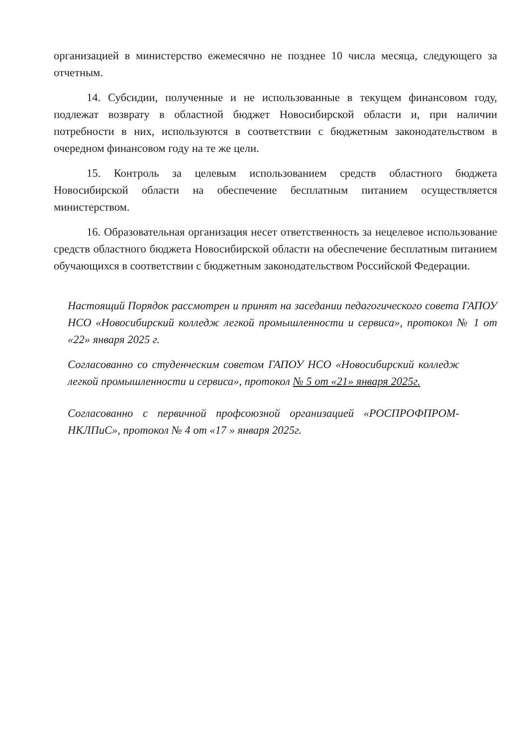организацией в министерство ежемесячно не позднее 10 числа месяца, следующего за отчетным.
14. Субсидии, полученные и не использованные в текущем финансовом году, подлежат возврату в областной бюджет Новосибирской области и, при наличии потребности в них, используются в соответствии с бюджетным законодательством в очередном финансовом году на те же цели.
15. Контроль за целевым использованием средств областного бюджета Новосибирской области на обеспечение бесплатным питанием осуществляется министерством.
16. Образовательная организация несет ответственность за нецелевое использование средств областного бюджета Новосибирской области на обеспечение бесплатным питанием обучающихся в соответствии с бюджетным законодательством Российской Федерации.
Настоящий Порядок рассмотрен и принят на заседании педагогического совета ГАПОУ НСО «Новосибирский колледж легкой промышленности и сервиса», протокол № 1 от «22» января 2025 г.
Согласованно со студенческим советом ГАПОУ НСО «Новосибирский колледж легкой промышленности и сервиса», протокол № 5 от «21» января 2025г.
Согласованно с первичной профсоюзной организацией «РОСПРОФПРОМ-НКЛПиС», протокол № 4 от «17 » января 2025г.